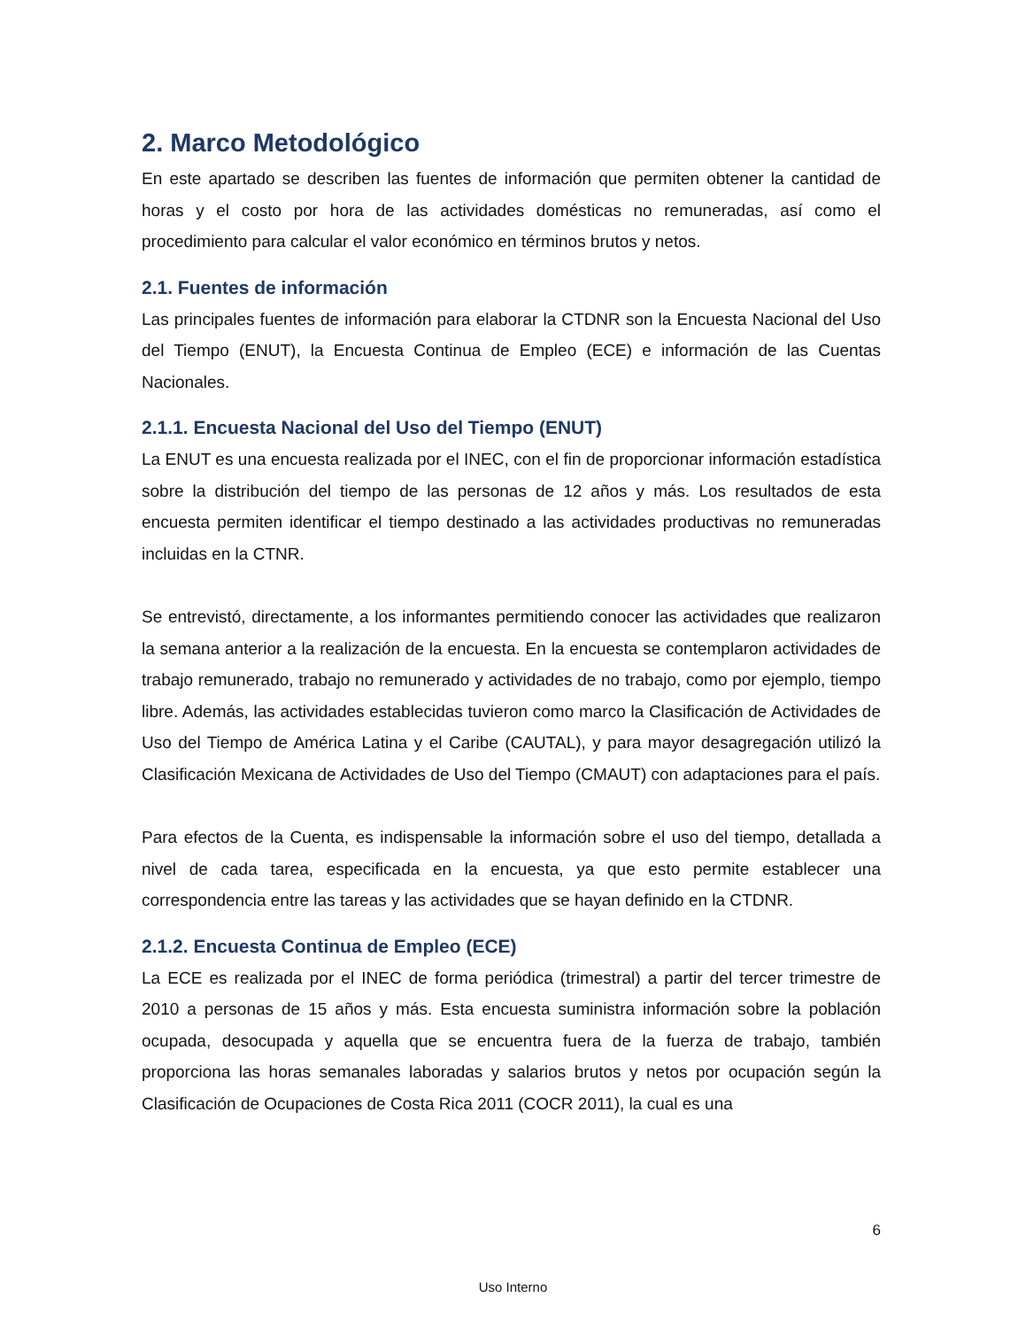2. Marco Metodológico
En este apartado se describen las fuentes de información que permiten obtener la cantidad de horas y el costo por hora de las actividades domésticas no remuneradas, así como el procedimiento para calcular el valor económico en términos brutos y netos.
2.1. Fuentes de información
Las principales fuentes de información para elaborar la CTDNR son la Encuesta Nacional del Uso del Tiempo (ENUT), la Encuesta Continua de Empleo (ECE) e información de las Cuentas Nacionales.
2.1.1. Encuesta Nacional del Uso del Tiempo (ENUT)
La ENUT es una encuesta realizada por el INEC, con el fin de proporcionar información estadística sobre la distribución del tiempo de las personas de 12 años y más. Los resultados de esta encuesta permiten identificar el tiempo destinado a las actividades productivas no remuneradas incluidas en la CTNR.
Se entrevistó, directamente, a los informantes permitiendo conocer las actividades que realizaron la semana anterior a la realización de la encuesta. En la encuesta se contemplaron actividades de trabajo remunerado, trabajo no remunerado y actividades de no trabajo, como por ejemplo, tiempo libre. Además, las actividades establecidas tuvieron como marco la Clasificación de Actividades de Uso del Tiempo de América Latina y el Caribe (CAUTAL), y para mayor desagregación utilizó la Clasificación Mexicana de Actividades de Uso del Tiempo (CMAUT) con adaptaciones para el país.
Para efectos de la Cuenta, es indispensable la información sobre el uso del tiempo, detallada a nivel de cada tarea, especificada en la encuesta, ya que esto permite establecer una correspondencia entre las tareas y las actividades que se hayan definido en la CTDNR.
2.1.2. Encuesta Continua de Empleo (ECE)
La ECE es realizada por el INEC de forma periódica (trimestral) a partir del tercer trimestre de 2010 a personas de 15 años y más. Esta encuesta suministra información sobre la población ocupada, desocupada y aquella que se encuentra fuera de la fuerza de trabajo, también proporciona las horas semanales laboradas y salarios brutos y netos por ocupación según la Clasificación de Ocupaciones de Costa Rica 2011 (COCR 2011), la cual es una
6
Uso Interno